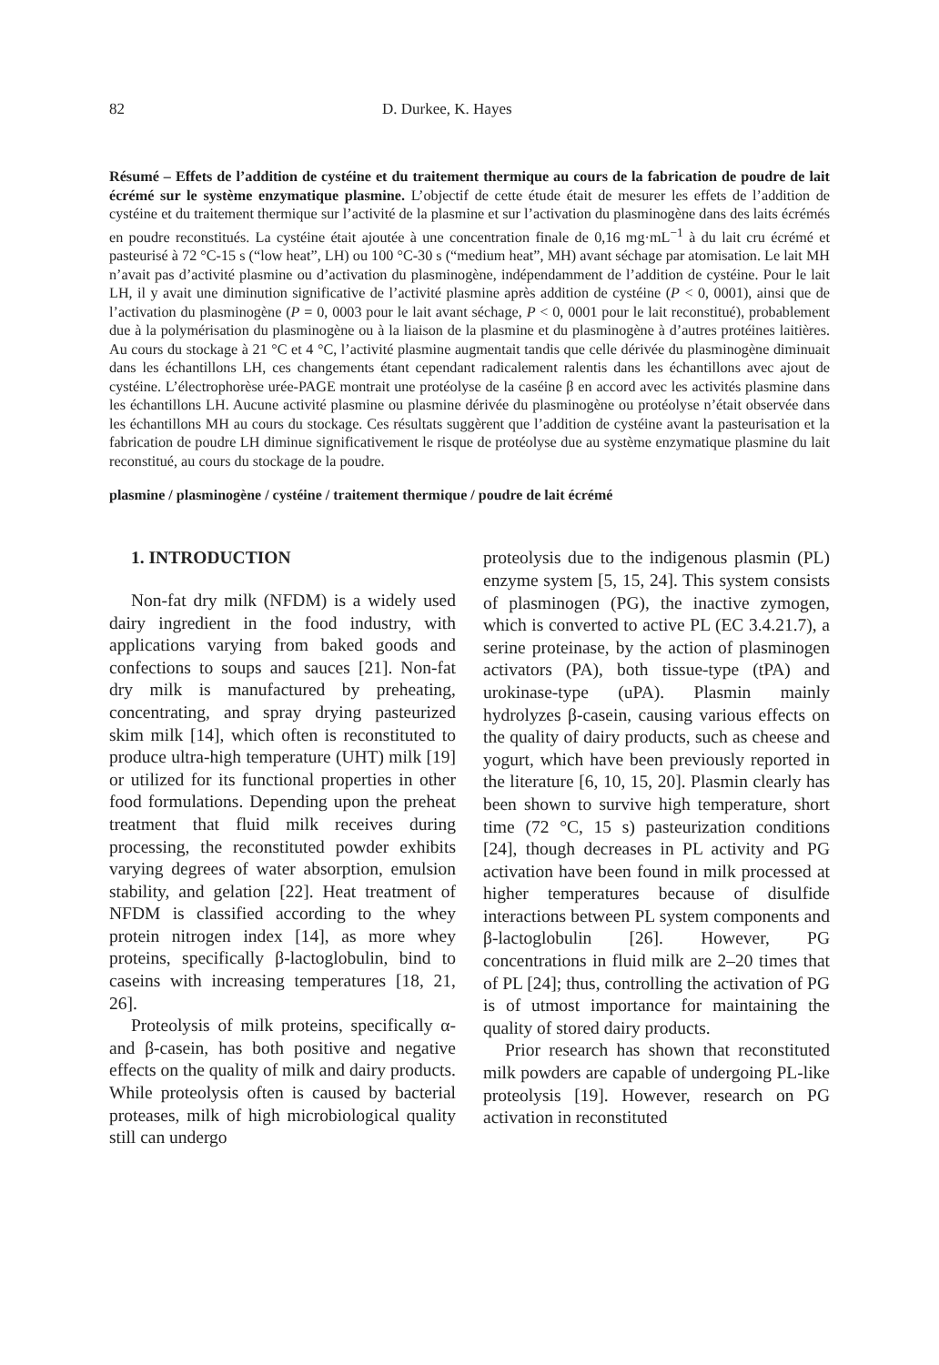82 D. Durkee, K. Hayes
Résumé – Effets de l’addition de cystéine et du traitement thermique au cours de la fabrication de poudre de lait écrémé sur le système enzymatique plasmine. L’objectif de cette étude était de mesurer les effets de l’addition de cystéine et du traitement thermique sur l’activité de la plasmine et sur l’activation du plasminogène dans des laits écrémés en poudre reconstitués. La cystéine était ajoutée à une concentration finale de 0,16 mg·mL<sup>−1</sup> à du lait cru écrémé et pasteurisé à 72 °C-15 s (“low heat”, LH) ou 100 °C-30 s (“medium heat”, MH) avant séchage par atomisation. Le lait MH n’avait pas d’activité plasmine ou d’activation du plasminogène, indépendamment de l’addition de cystéine. Pour le lait LH, il y avait une diminution significative de l’activité plasmine après addition de cystéine (P < 0, 0001), ainsi que de l’activation du plasminogène (P = 0, 0003 pour le lait avant séchage, P < 0, 0001 pour le lait reconstitué), probablement due à la polymérisation du plasminogène ou à la liaison de la plasmine et du plasminogène à d’autres protéines laitières. Au cours du stockage à 21 °C et 4 °C, l’activité plasmine augmentait tandis que celle dérivée du plasminogène diminuait dans les échantillons LH, ces changements étant cependant radicalement ralentis dans les échantillons avec ajout de cystéine. L’électrophorèse urée-PAGE montrait une protéolyse de la caséine β en accord avec les activités plasmine dans les échantillons LH. Aucune activité plasmine ou plasmine dérivée du plasminogène ou protéolyse n’était observée dans les échantillons MH au cours du stockage. Ces résultats suggèrent que l’addition de cystéine avant la pasteurisation et la fabrication de poudre LH diminue significativement le risque de protéolyse due au système enzymatique plasmine du lait reconstitué, au cours du stockage de la poudre.
plasmine / plasminogène / cystéine / traitement thermique / poudre de lait écrémé
1. INTRODUCTION
Non-fat dry milk (NFDM) is a widely used dairy ingredient in the food industry, with applications varying from baked goods and confections to soups and sauces [21]. Non-fat dry milk is manufactured by preheating, concentrating, and spray drying pasteurized skim milk [14], which often is reconstituted to produce ultra-high temperature (UHT) milk [19] or utilized for its functional properties in other food formulations. Depending upon the preheat treatment that fluid milk receives during processing, the reconstituted powder exhibits varying degrees of water absorption, emulsion stability, and gelation [22]. Heat treatment of NFDM is classified according to the whey protein nitrogen index [14], as more whey proteins, specifically β-lactoglobulin, bind to caseins with increasing temperatures [18, 21, 26].
Proteolysis of milk proteins, specifically α- and β-casein, has both positive and negative effects on the quality of milk and dairy products. While proteolysis often is caused by bacterial proteases, milk of high microbiological quality still can undergo
proteolysis due to the indigenous plasmin (PL) enzyme system [5, 15, 24]. This system consists of plasminogen (PG), the inactive zymogen, which is converted to active PL (EC 3.4.21.7), a serine proteinase, by the action of plasminogen activators (PA), both tissue-type (tPA) and urokinase-type (uPA). Plasmin mainly hydrolyzes β-casein, causing various effects on the quality of dairy products, such as cheese and yogurt, which have been previously reported in the literature [6, 10, 15, 20]. Plasmin clearly has been shown to survive high temperature, short time (72 °C, 15 s) pasteurization conditions [24], though decreases in PL activity and PG activation have been found in milk processed at higher temperatures because of disulfide interactions between PL system components and β-lactoglobulin [26]. However, PG concentrations in fluid milk are 2–20 times that of PL [24]; thus, controlling the activation of PG is of utmost importance for maintaining the quality of stored dairy products.
Prior research has shown that reconstituted milk powders are capable of undergoing PL-like proteolysis [19]. However, research on PG activation in reconstituted